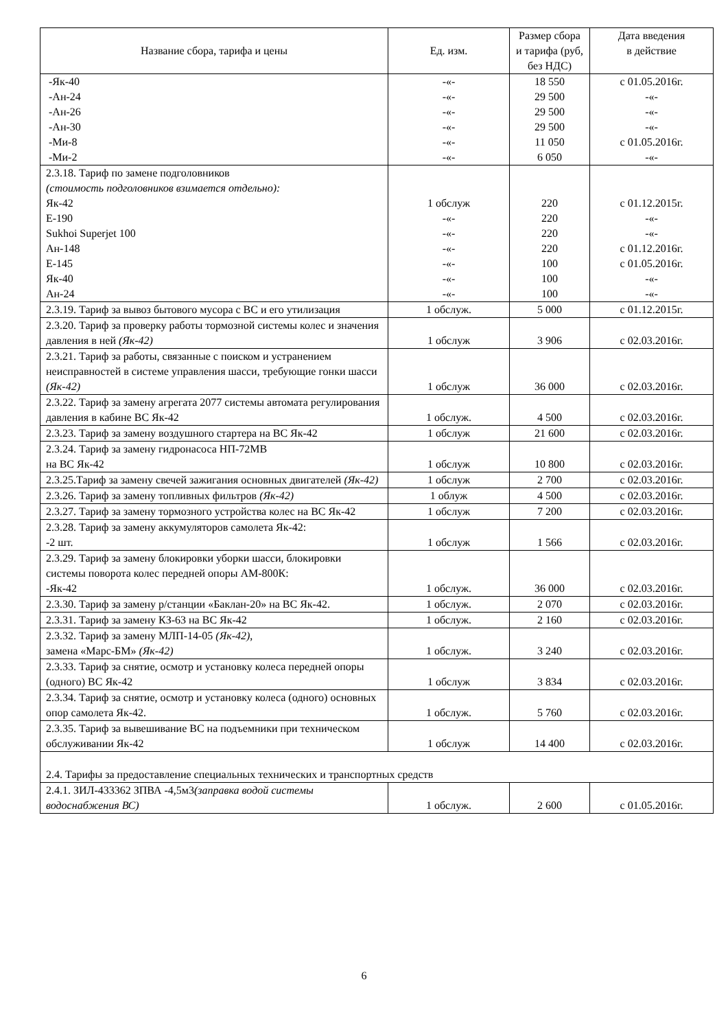| Название сбора, тарифа и цены | Ед. изм. | Размер сбора и тарифа (руб, без НДС) | Дата введения в действие |
| --- | --- | --- | --- |
| -Як-40 -Ан-24 -Ан-26 -Ан-30 -Ми-8 -Ми-2 | -«- -«- -«- -«- -«- -«- | 18 550 29 500 29 500 29 500 11 050 6 050 | с 01.05.2016г. -«- -«- -«- с 01.05.2016г. -«- |
| 2.3.18. Тариф по замене подголовников (стоимость подголовников взимается отдельно): Як-42 Е-190 Sukhoi Superjet 100 Ан-148 Е-145 Як-40 Ан-24 | 1 обслуж -«- -«- -«- -«- -«- -«- | 220 220 220 220 100 100 100 | с 01.12.2015г. -«- -«- с 01.12.2016г. с 01.05.2016г. -«- -«- |
| 2.3.19. Тариф за вывоз бытового мусора с ВС и его утилизация | 1 обслуж. | 5 000 | с 01.12.2015г. |
| 2.3.20. Тариф за проверку работы тормозной системы колес и значения давления в ней (Як-42) | 1 обслуж | 3 906 | с 02.03.2016г. |
| 2.3.21. Тариф за работы, связанные с поиском и устранением неисправностей в системе управления шасси, требующие гонки шасси (Як-42) | 1 обслуж | 36 000 | с 02.03.2016г. |
| 2.3.22. Тариф за замену агрегата 2077 системы автомата регулирования давления в кабине ВС Як-42 | 1 обслуж. | 4 500 | с 02.03.2016г. |
| 2.3.23. Тариф за замену воздушного стартера на ВС Як-42 | 1 обслуж | 21 600 | с 02.03.2016г. |
| 2.3.24. Тариф за замену гидронасоса НП-72МВ на ВС Як-42 | 1 обслуж | 10 800 | с 02.03.2016г. |
| 2.3.25.Тариф за замену свечей зажигания основных двигателей (Як-42) | 1 обслуж | 2 700 | с 02.03.2016г. |
| 2.3.26. Тариф за замену топливных фильтров (Як-42) | 1 облуж | 4 500 | с 02.03.2016г. |
| 2.3.27. Тариф за замену тормозного устройства колес на ВС Як-42 | 1 обслуж | 7 200 | с 02.03.2016г. |
| 2.3.28. Тариф за замену аккумуляторов самолета Як-42: -2 шт. | 1 обслуж | 1 566 | с 02.03.2016г. |
| 2.3.29. Тариф за замену блокировки уборки шасси, блокировки системы поворота колес передней опоры АМ-800К: -Як-42 | 1 обслуж. | 36 000 | с 02.03.2016г. |
| 2.3.30. Тариф за замену р/станции «Баклан-20» на ВС Як-42. | 1 обслуж. | 2 070 | с 02.03.2016г. |
| 2.3.31. Тариф за замену КЗ-63 на ВС Як-42 | 1 обслуж. | 2 160 | с 02.03.2016г. |
| 2.3.32. Тариф за замену МЛП-14-05 (Як-42) , замена «Марс-БМ» (Як-42) | 1 обслуж. | 3 240 | с 02.03.2016г. |
| 2.3.33. Тариф за снятие, осмотр и установку колеса передней опоры (одного) ВС Як-42 | 1 обслуж | 3 834 | с 02.03.2016г. |
| 2.3.34. Тариф за снятие, осмотр и установку колеса (одного) основных опор самолета Як-42. | 1 обслуж. | 5 760 | с 02.03.2016г. |
| 2.3.35. Тариф за вывешивание ВС на подъемники при техническом обслуживании Як-42 | 1 обслуж | 14 400 | с 02.03.2016г. |
| 2.4. Тарифы за предоставление специальных технических и транспортных средств | | | |
| 2.4.1. ЗИЛ-433362 ЗПВА -4,5м3 (заправка водой системы водоснабжения ВС) | 1 обслуж. | 2 600 | с 01.05.2016г. |
6